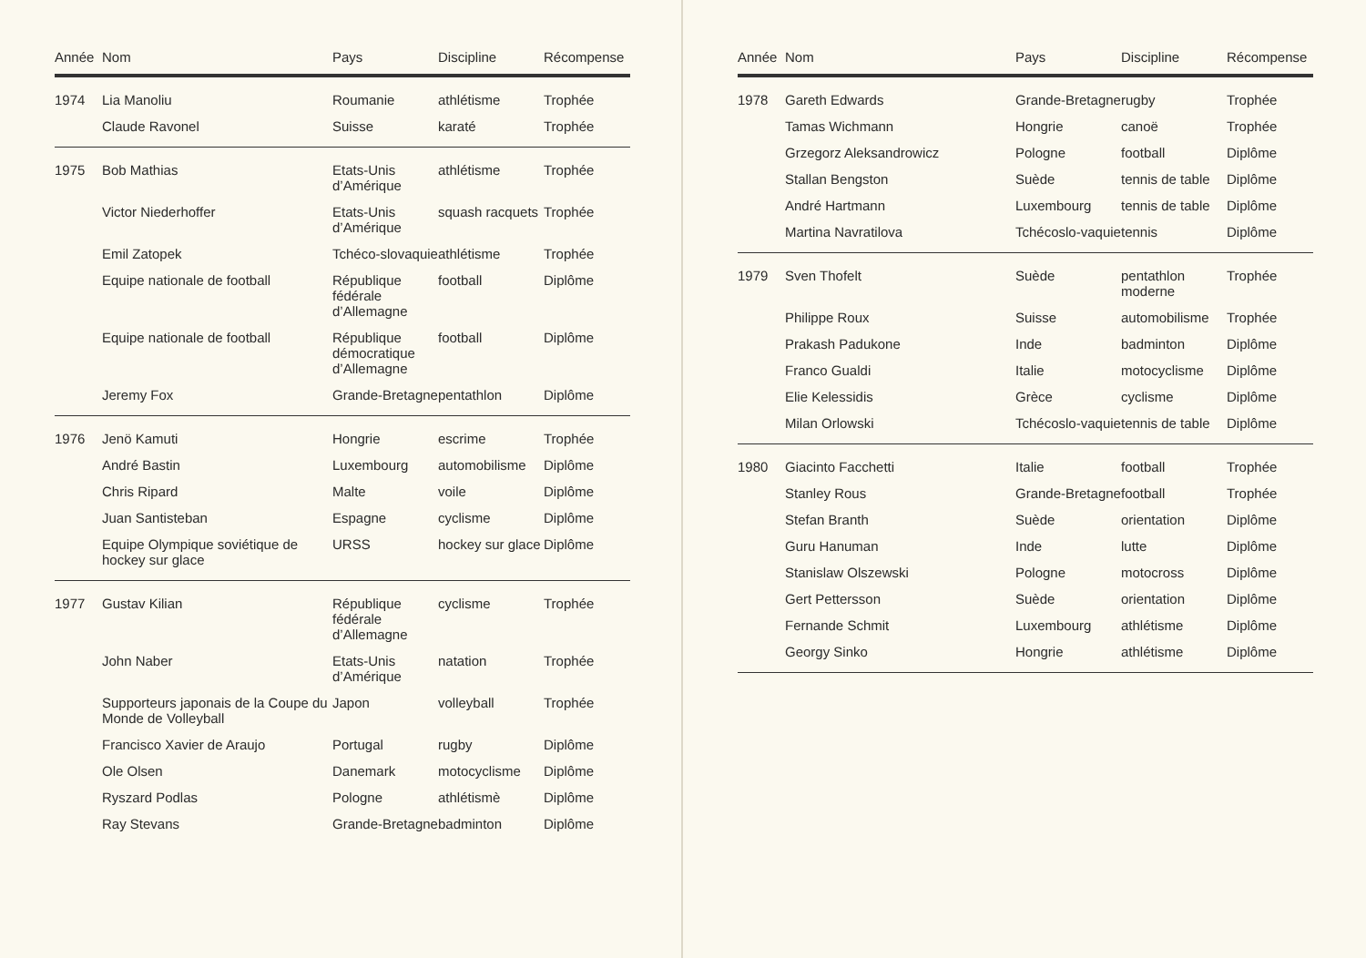| Année | Nom | Pays | Discipline | Récompense |
| --- | --- | --- | --- | --- |
| 1974 | Lia Manoliu | Roumanie | athlétisme | Trophée |
| | Claude Ravonel | Suisse | karaté | Trophée |
| 1975 | Bob Mathias | Etats-Unis d’Amérique | athlétisme | Trophée |
| | Victor Niederhoffer | Etats-Unis d’Amérique | squash racquets | Trophée |
| | Emil Zatopek | Tchéco-slovaquie | athlétisme | Trophée |
| | Equipe nationale de football | République fédérale d’Allemagne | football | Diplôme |
| | Equipe nationale de football | République démocratique d’Allemagne | football | Diplôme |
| | Jeremy Fox | Grande-Bretagne | pentathlon | Diplôme |
| 1976 | Jenö Kamuti | Hongrie | escrime | Trophée |
| | André Bastin | Luxembourg | automobilisme | Diplôme |
| | Chris Ripard | Malte | voile | Diplôme |
| | Juan Santisteban | Espagne | cyclisme | Diplôme |
| | Equipe Olympique soviétique de hockey sur glace | URSS | hockey sur glace | Diplôme |
| 1977 | Gustav Kilian | République fédérale d’Allemagne | cyclisme | Trophée |
| | John Naber | Etats-Unis d’Amérique | natation | Trophée |
| | Supporteurs japonais de la Coupe du Monde de Volleyball | Japon | volleyball | Trophée |
| | Francisco Xavier de Araujo | Portugal | rugby | Diplôme |
| | Ole Olsen | Danemark | motocyclisme | Diplôme |
| | Ryszard Podlas | Pologne | athlétismè | Diplôme |
| | Ray Stevans | Grande-Bretagne | badminton | Diplôme |
| Année | Nom | Pays | Discipline | Récompense |
| --- | --- | --- | --- | --- |
| 1978 | Gareth Edwards | Grande-Bretagne | rugby | Trophée |
| | Tamas Wichmann | Hongrie | canoë | Trophée |
| | Grzegorz Aleksandrowicz | Pologne | football | Diplôme |
| | Stallan Bengston | Suède | tennis de table | Diplôme |
| | André Hartmann | Luxembourg | tennis de table | Diplôme |
| | Martina Navratilova | Tchécoslo-vaquie | tennis | Diplôme |
| 1979 | Sven Thofelt | Suède | pentathlon moderne | Trophée |
| | Philippe Roux | Suisse | automobilisme | Trophée |
| | Prakash Padukone | Inde | badminton | Diplôme |
| | Franco Gualdi | Italie | motocyclisme | Diplôme |
| | Elie Kelessidis | Grèce | cyclisme | Diplôme |
| | Milan Orlowski | Tchécoslo-vaquie | tennis de table | Diplôme |
| 1980 | Giacinto Facchetti | Italie | football | Trophée |
| | Stanley Rous | Grande-Bretagne | football | Trophée |
| | Stefan Branth | Suède | orientation | Diplôme |
| | Guru Hanuman | Inde | lutte | Diplôme |
| | Stanislaw Olszewski | Pologne | motocross | Diplôme |
| | Gert Pettersson | Suède | orientation | Diplôme |
| | Fernande Schmit | Luxembourg | athlétisme | Diplôme |
| | Georgy Sinko | Hongrie | athlétisme | Diplôme |